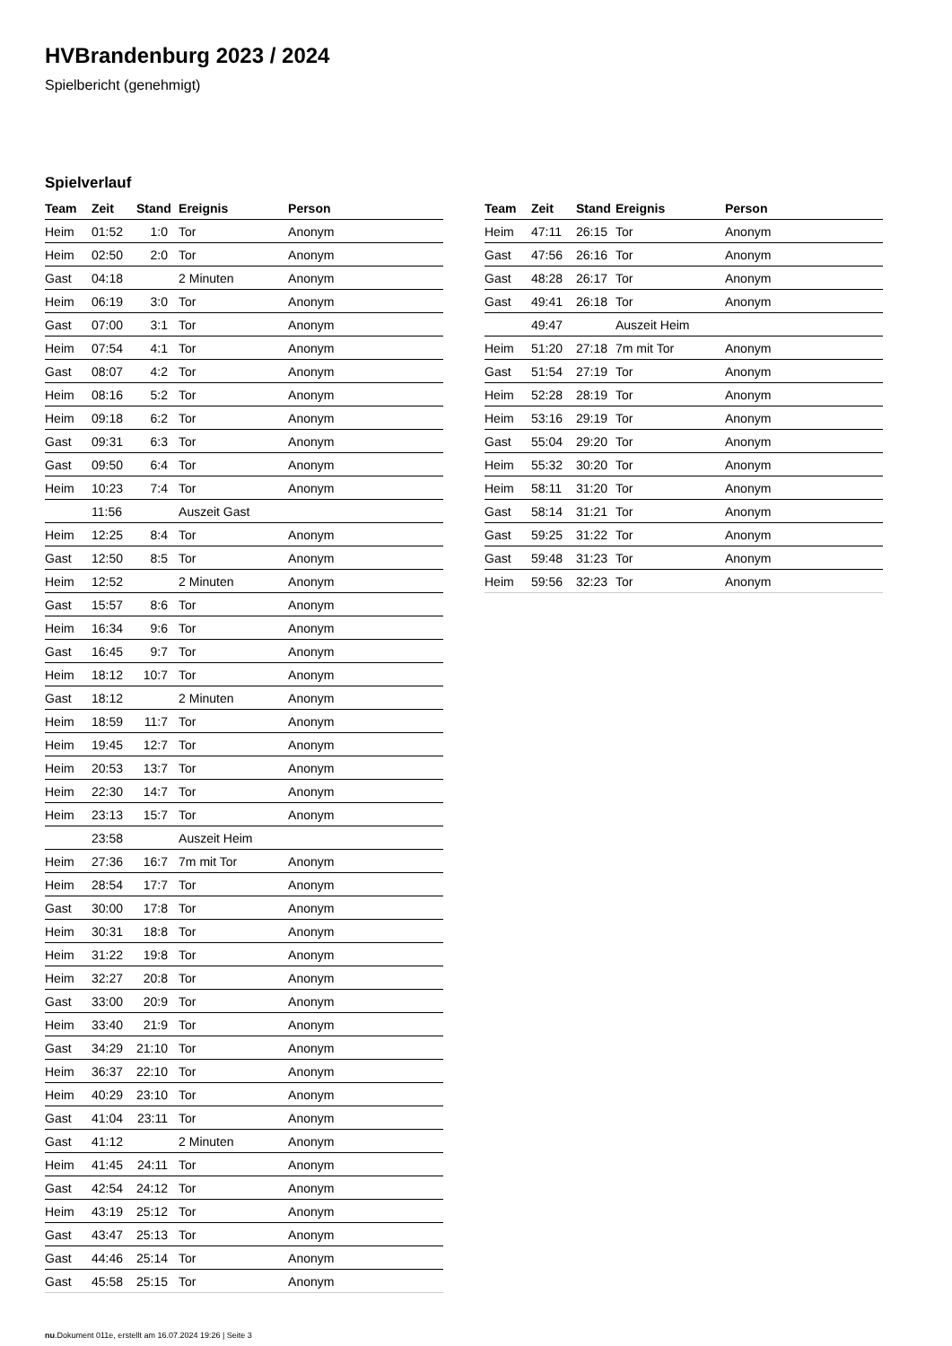HVBrandenburg 2023 / 2024
Spielbericht (genehmigt)
Spielverlauf
| Team | Zeit | Stand | Ereignis | Person |
| --- | --- | --- | --- | --- |
| Heim | 01:52 | 1:0 | Tor | Anonym |
| Heim | 02:50 | 2:0 | Tor | Anonym |
| Gast | 04:18 | | 2 Minuten | Anonym |
| Heim | 06:19 | 3:0 | Tor | Anonym |
| Gast | 07:00 | 3:1 | Tor | Anonym |
| Heim | 07:54 | 4:1 | Tor | Anonym |
| Gast | 08:07 | 4:2 | Tor | Anonym |
| Heim | 08:16 | 5:2 | Tor | Anonym |
| Heim | 09:18 | 6:2 | Tor | Anonym |
| Gast | 09:31 | 6:3 | Tor | Anonym |
| Gast | 09:50 | 6:4 | Tor | Anonym |
| Heim | 10:23 | 7:4 | Tor | Anonym |
| | 11:56 | | Auszeit Gast | |
| Heim | 12:25 | 8:4 | Tor | Anonym |
| Gast | 12:50 | 8:5 | Tor | Anonym |
| Heim | 12:52 | | 2 Minuten | Anonym |
| Gast | 15:57 | 8:6 | Tor | Anonym |
| Heim | 16:34 | 9:6 | Tor | Anonym |
| Gast | 16:45 | 9:7 | Tor | Anonym |
| Heim | 18:12 | 10:7 | Tor | Anonym |
| Gast | 18:12 | | 2 Minuten | Anonym |
| Heim | 18:59 | 11:7 | Tor | Anonym |
| Heim | 19:45 | 12:7 | Tor | Anonym |
| Heim | 20:53 | 13:7 | Tor | Anonym |
| Heim | 22:30 | 14:7 | Tor | Anonym |
| Heim | 23:13 | 15:7 | Tor | Anonym |
| | 23:58 | | Auszeit Heim | |
| Heim | 27:36 | 16:7 | 7m mit Tor | Anonym |
| Heim | 28:54 | 17:7 | Tor | Anonym |
| Gast | 30:00 | 17:8 | Tor | Anonym |
| Heim | 30:31 | 18:8 | Tor | Anonym |
| Heim | 31:22 | 19:8 | Tor | Anonym |
| Heim | 32:27 | 20:8 | Tor | Anonym |
| Gast | 33:00 | 20:9 | Tor | Anonym |
| Heim | 33:40 | 21:9 | Tor | Anonym |
| Gast | 34:29 | 21:10 | Tor | Anonym |
| Heim | 36:37 | 22:10 | Tor | Anonym |
| Heim | 40:29 | 23:10 | Tor | Anonym |
| Gast | 41:04 | 23:11 | Tor | Anonym |
| Gast | 41:12 | | 2 Minuten | Anonym |
| Heim | 41:45 | 24:11 | Tor | Anonym |
| Gast | 42:54 | 24:12 | Tor | Anonym |
| Heim | 43:19 | 25:12 | Tor | Anonym |
| Gast | 43:47 | 25:13 | Tor | Anonym |
| Gast | 44:46 | 25:14 | Tor | Anonym |
| Gast | 45:58 | 25:15 | Tor | Anonym |
| Team | Zeit | Stand | Ereignis | Person |
| --- | --- | --- | --- | --- |
| Heim | 47:11 | 26:15 | Tor | Anonym |
| Gast | 47:56 | 26:16 | Tor | Anonym |
| Gast | 48:28 | 26:17 | Tor | Anonym |
| Gast | 49:41 | 26:18 | Tor | Anonym |
| | 49:47 | | Auszeit Heim | |
| Heim | 51:20 | 27:18 | 7m mit Tor | Anonym |
| Gast | 51:54 | 27:19 | Tor | Anonym |
| Heim | 52:28 | 28:19 | Tor | Anonym |
| Heim | 53:16 | 29:19 | Tor | Anonym |
| Gast | 55:04 | 29:20 | Tor | Anonym |
| Heim | 55:32 | 30:20 | Tor | Anonym |
| Heim | 58:11 | 31:20 | Tor | Anonym |
| Gast | 58:14 | 31:21 | Tor | Anonym |
| Gast | 59:25 | 31:22 | Tor | Anonym |
| Gast | 59:48 | 31:23 | Tor | Anonym |
| Heim | 59:56 | 32:23 | Tor | Anonym |
nu.Dokument 011e, erstellt am 16.07.2024 19:26 | Seite 3